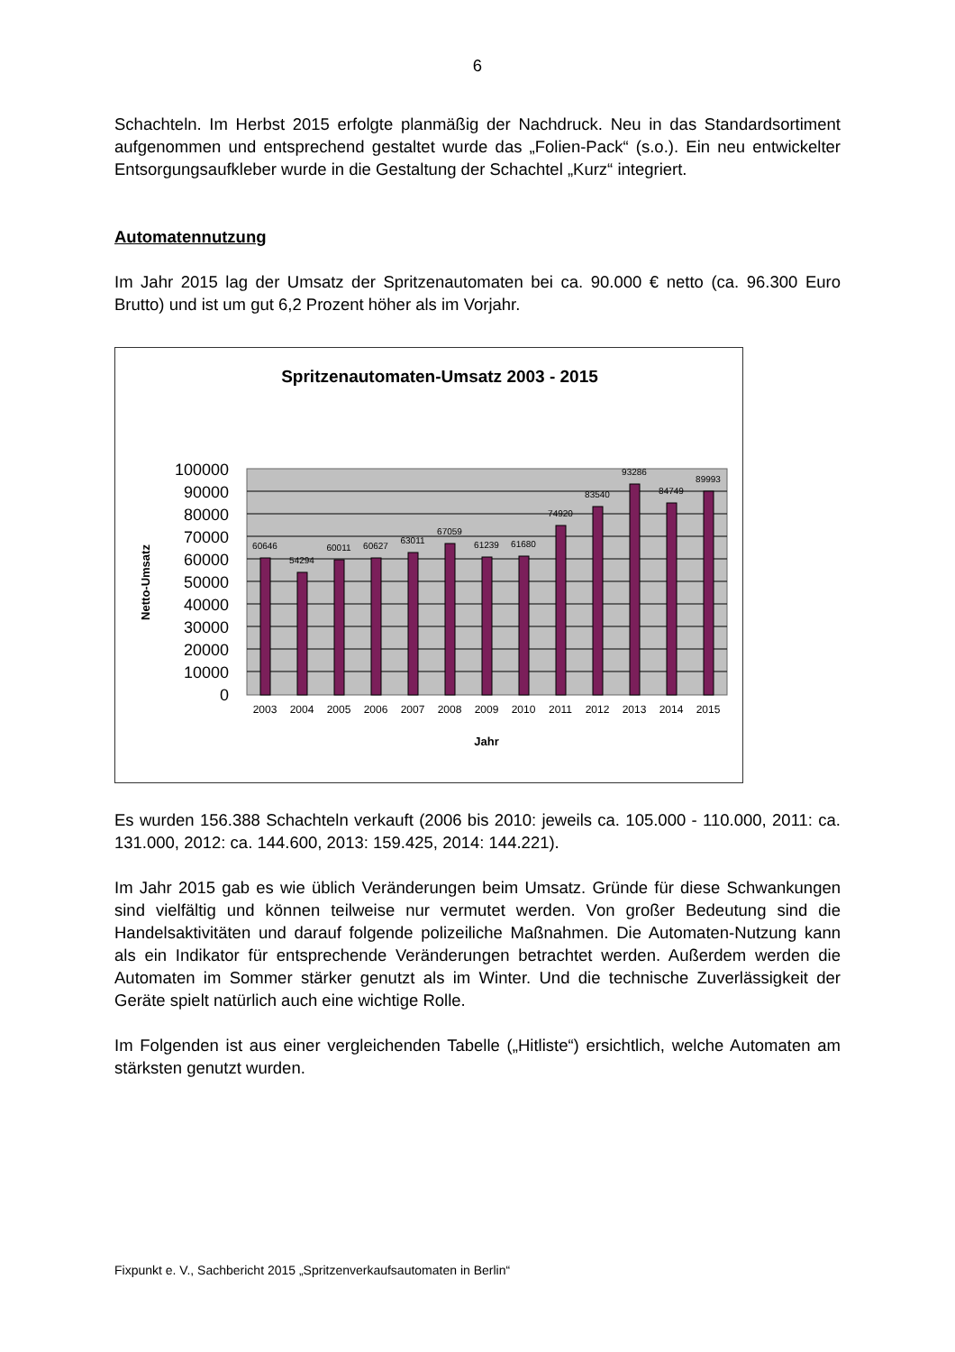6
Schachteln. Im Herbst 2015 erfolgte planmäßig der Nachdruck. Neu in das Standardsortiment aufgenommen und entsprechend gestaltet wurde das „Folien-Pack“ (s.o.). Ein neu entwickelter Entsorgungsaufkleber wurde in die Gestaltung der Schachtel „Kurz“ integriert.
Automatennutzung
Im Jahr 2015 lag der Umsatz der Spritzenautomaten bei ca. 90.000 € netto (ca. 96.300 Euro Brutto) und ist um gut 6,2 Prozent höher als im Vorjahr.
Spritzenautomaten-Umsatz 2003 - 2015
100000
90000
80000
70000
60000
50000
40000
30000
20000
10000
0
Netto-Umsatz
60646
54294
60011
60627
63011
67059
61239
61680
74920
83540
93286
84749
89993
2003
2004
2005
2006
2007
2008
2009
2010
2011
2012
2013
2014
2015
Jahr
Es wurden 156.388 Schachteln verkauft (2006 bis 2010: jeweils ca. 105.000 - 110.000, 2011: ca. 131.000, 2012: ca. 144.600, 2013: 159.425, 2014: 144.221).
Im Jahr 2015 gab es wie üblich Veränderungen beim Umsatz. Gründe für diese Schwankungen sind vielfältig und können teilweise nur vermutet werden. Von großer Bedeutung sind die Handelsaktivitäten und darauf folgende polizeiliche Maßnahmen. Die Automaten-Nutzung kann als ein Indikator für entsprechende Veränderungen betrachtet werden. Außerdem werden die Automaten im Sommer stärker genutzt als im Winter. Und die technische Zuverlässigkeit der Geräte spielt natürlich auch eine wichtige Rolle.
Im Folgenden ist aus einer vergleichenden Tabelle („Hitliste“) ersichtlich, welche Automaten am stärksten genutzt wurden.
Fixpunkt e. V., Sachbericht 2015 „Spritzenverkaufsautomaten in Berlin“